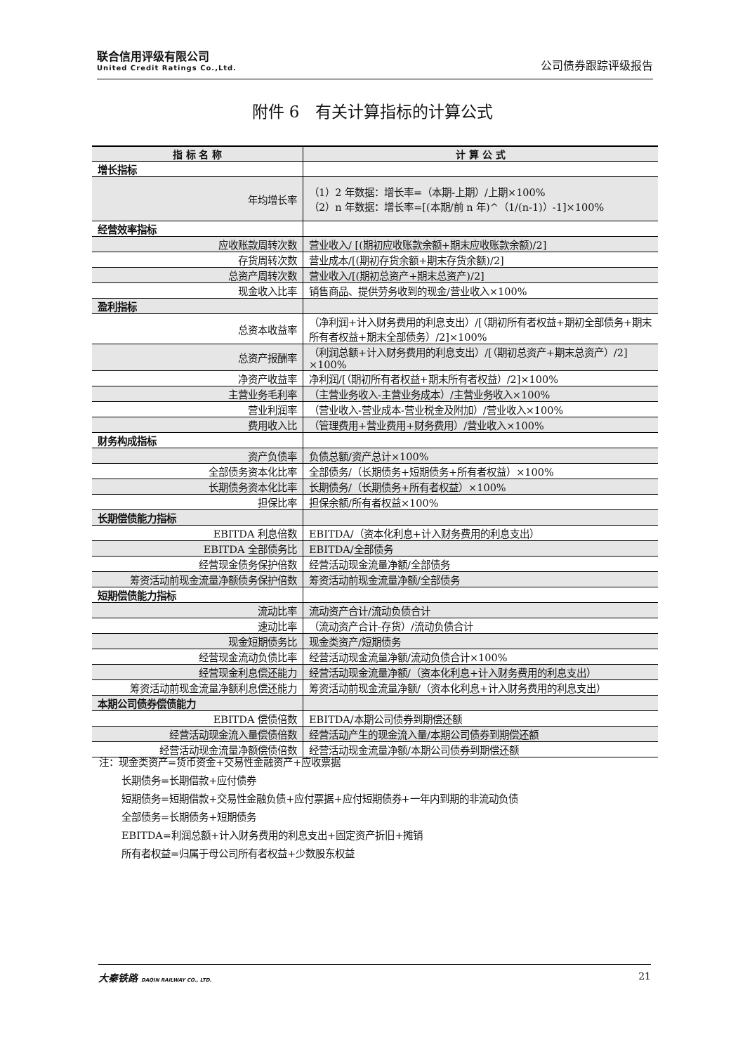联合信用评级有限公司
United Credit Ratings Co.,Ltd.
公司债券跟踪评级报告
附件 6　有关计算指标的计算公式
| 指 标 名 称 | 计 算 公 式 |
| --- | --- |
| 增长指标 | |
| 年均增长率 | （1）2 年数据：增长率=（本期-上期）/上期×100% （2）n 年数据：增长率=[(本期/前 n 年)^（1/(n-1)）-1]×100% |
| 经营效率指标 | |
| 应收账款周转次数 | 营业收入/ [(期初应收账款余额+期末应收账款余额)/2] |
| 存货周转次数 | 营业成本/[(期初存货余额+期末存货余额)/2] |
| 总资产周转次数 | 营业收入/[(期初总资产+期末总资产)/2] |
| 现金收入比率 | 销售商品、提供劳务收到的现金/营业收入×100% |
| 盈利指标 | |
| 总资本收益率 | （净利润+计入财务费用的利息支出）/[（期初所有者权益+期初全部债务+期末所有者权益+期末全部债务）/2]×100% |
| 总资产报酬率 | （利润总额+计入财务费用的利息支出）/[（期初总资产+期末总资产）/2] ×100% |
| 净资产收益率 | 净利润/[（期初所有者权益+期末所有者权益）/2]×100% |
| 主营业务毛利率 | （主营业务收入-主营业务成本）/主营业务收入×100% |
| 营业利润率 | （营业收入-营业成本-营业税金及附加）/营业收入×100% |
| 费用收入比 | （管理费用+营业费用+财务费用）/营业收入×100% |
| 财务构成指标 | |
| 资产负债率 | 负债总额/资产总计×100% |
| 全部债务资本化比率 | 全部债务/（长期债务+短期债务+所有者权益）×100% |
| 长期债务资本化比率 | 长期债务/（长期债务+所有者权益）×100% |
| 担保比率 | 担保余额/所有者权益×100% |
| 长期偿债能力指标 | |
| EBITDA 利息倍数 | EBITDA/（资本化利息+计入财务费用的利息支出） |
| EBITDA 全部债务比 | EBITDA/全部债务 |
| 经营现金债务保护倍数 | 经营活动现金流量净额/全部债务 |
| 筹资活动前现金流量净额债务保护倍数 | 筹资活动前现金流量净额/全部债务 |
| 短期偿债能力指标 | |
| 流动比率 | 流动资产合计/流动负债合计 |
| 速动比率 | （流动资产合计-存货）/流动负债合计 |
| 现金短期债务比 | 现金类资产/短期债务 |
| 经营现金流动负债比率 | 经营活动现金流量净额/流动负债合计×100% |
| 经营现金利息偿还能力 | 经营活动现金流量净额/（资本化利息+计入财务费用的利息支出） |
| 筹资活动前现金流量净额利息偿还能力 | 筹资活动前现金流量净额/（资本化利息+计入财务费用的利息支出） |
| 本期公司债券偿债能力 | |
| EBITDA 偿债倍数 | EBITDA/本期公司债券到期偿还额 |
| 经营活动现金流入量偿债倍数 | 经营活动产生的现金流入量/本期公司债券到期偿还额 |
| 经营活动现金流量净额偿债倍数 | 经营活动现金流量净额/本期公司债券到期偿还额 |
注：现金类资产=货币资金+交易性金融资产+应收票据
长期债务=长期借款+应付债券
短期债务=短期借款+交易性金融负债+应付票据+应付短期债券+一年内到期的非流动负债
全部债务=长期债务+短期债务
EBITDA=利润总额+计入财务费用的利息支出+固定资产折旧+摊销
所有者权益=归属于母公司所有者权益+少数股东权益
大秦铁路 DAQIN RAILWAY CO., LTD. 21